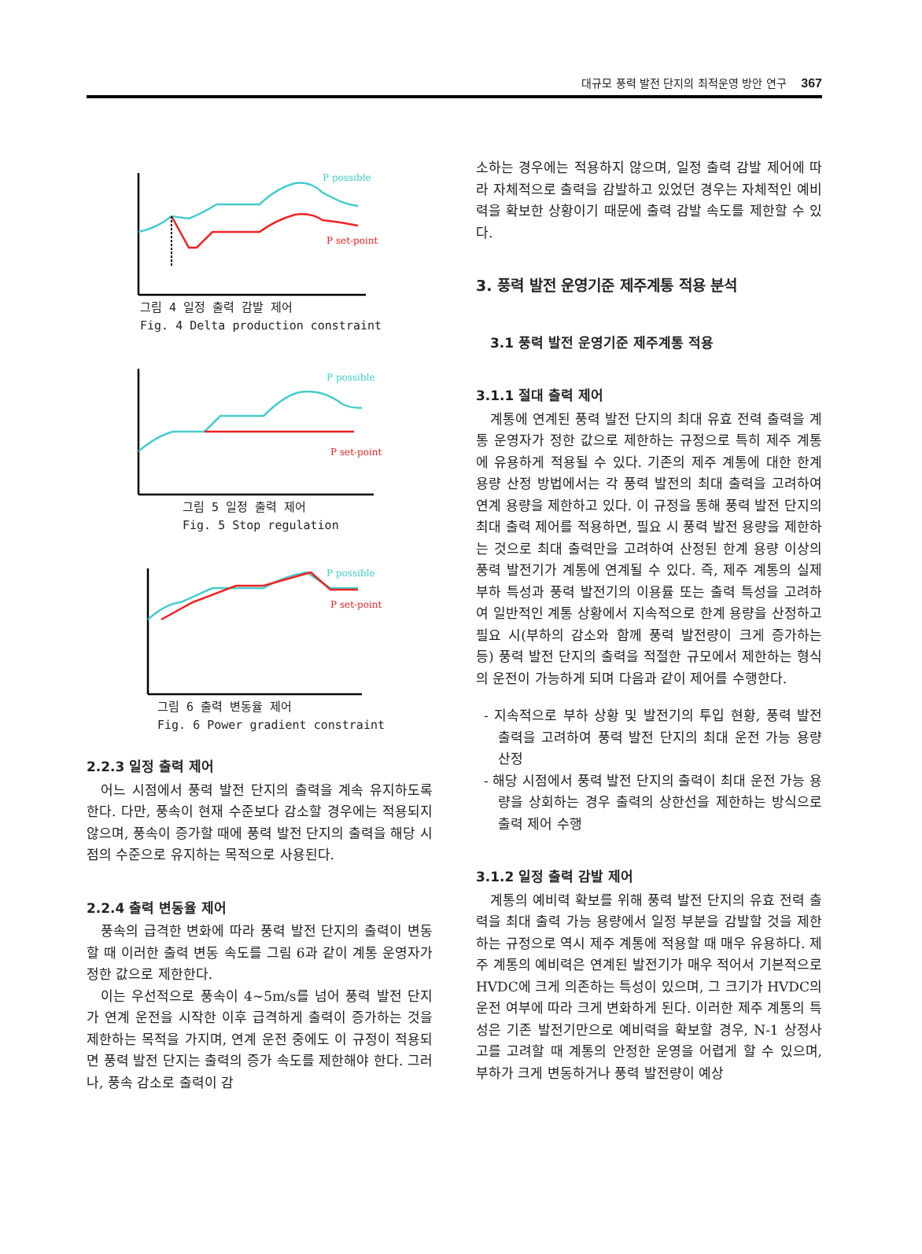대규모 풍력 발전 단지의 최적운영 방안 연구 367
P possible
P set-point
그림 4 일정 출력 감발 제어
Fig. 4 Delta production constraint
P possible
P set-point
그림 5 일정 출력 제어
Fig. 5 Stop regulation
P possible
P set-point
그림 6 출력 변동율 제어
Fig. 6 Power gradient constraint
2.2.3 일정 출력 제어
어느 시점에서 풍력 발전 단지의 출력을 계속 유지하도록 한다. 다만, 풍속이 현재 수준보다 감소할 경우에는 적용되지 않으며, 풍속이 증가할 때에 풍력 발전 단지의 출력을 해당 시점의 수준으로 유지하는 목적으로 사용된다.
2.2.4 출력 변동율 제어
풍속의 급격한 변화에 따라 풍력 발전 단지의 출력이 변동할 때 이러한 출력 변동 속도를 그림 6과 같이 계통 운영자가 정한 값으로 제한한다.
이는 우선적으로 풍속이 4~5m/s를 넘어 풍력 발전 단지가 연계 운전을 시작한 이후 급격하게 출력이 증가하는 것을 제한하는 목적을 가지며, 연계 운전 중에도 이 규정이 적용되면 풍력 발전 단지는 출력의 증가 속도를 제한해야 한다. 그러나, 풍속 감소로 출력이 감
소하는 경우에는 적용하지 않으며, 일정 출력 감발 제어에 따라 자체적으로 출력을 감발하고 있었던 경우는 자체적인 예비력을 확보한 상황이기 때문에 출력 감발 속도를 제한할 수 있다.
3. 풍력 발전 운영기준 제주계통 적용 분석
3.1 풍력 발전 운영기준 제주계통 적용
3.1.1 절대 출력 제어
계통에 연계된 풍력 발전 단지의 최대 유효 전력 출력을 계통 운영자가 정한 값으로 제한하는 규정으로 특히 제주 계통에 유용하게 적용될 수 있다. 기존의 제주 계통에 대한 한계 용량 산정 방법에서는 각 풍력 발전의 최대 출력을 고려하여 연계 용량을 제한하고 있다. 이 규정을 통해 풍력 발전 단지의 최대 출력 제어를 적용하면, 필요 시 풍력 발전 용량을 제한하는 것으로 최대 출력만을 고려하여 산정된 한계 용량 이상의 풍력 발전기가 계통에 연계될 수 있다. 즉, 제주 계통의 실제 부하 특성과 풍력 발전기의 이용률 또는 출력 특성을 고려하여 일반적인 계통 상황에서 지속적으로 한계 용량을 산정하고 필요 시(부하의 감소와 함께 풍력 발전량이 크게 증가하는 등) 풍력 발전 단지의 출력을 적절한 규모에서 제한하는 형식의 운전이 가능하게 되며 다음과 같이 제어를 수행한다.
- 지속적으로 부하 상황 및 발전기의 투입 현황, 풍력 발전 출력을 고려하여 풍력 발전 단지의 최대 운전 가능 용량 산정
- 해당 시점에서 풍력 발전 단지의 출력이 최대 운전 가능 용량을 상회하는 경우 출력의 상한선을 제한하는 방식으로 출력 제어 수행
3.1.2 일정 출력 감발 제어
계통의 예비력 확보를 위해 풍력 발전 단지의 유효 전력 출력을 최대 출력 가능 용량에서 일정 부분을 감발할 것을 제한하는 규정으로 역시 제주 계통에 적용할 때 매우 유용하다. 제주 계통의 예비력은 연계된 발전기가 매우 적어서 기본적으로 HVDC에 크게 의존하는 특성이 있으며, 그 크기가 HVDC의 운전 여부에 따라 크게 변화하게 된다. 이러한 제주 계통의 특성은 기존 발전기만으로 예비력을 확보할 경우, N-1 상정사고를 고려할 때 계통의 안정한 운영을 어렵게 할 수 있으며, 부하가 크게 변동하거나 풍력 발전량이 예상